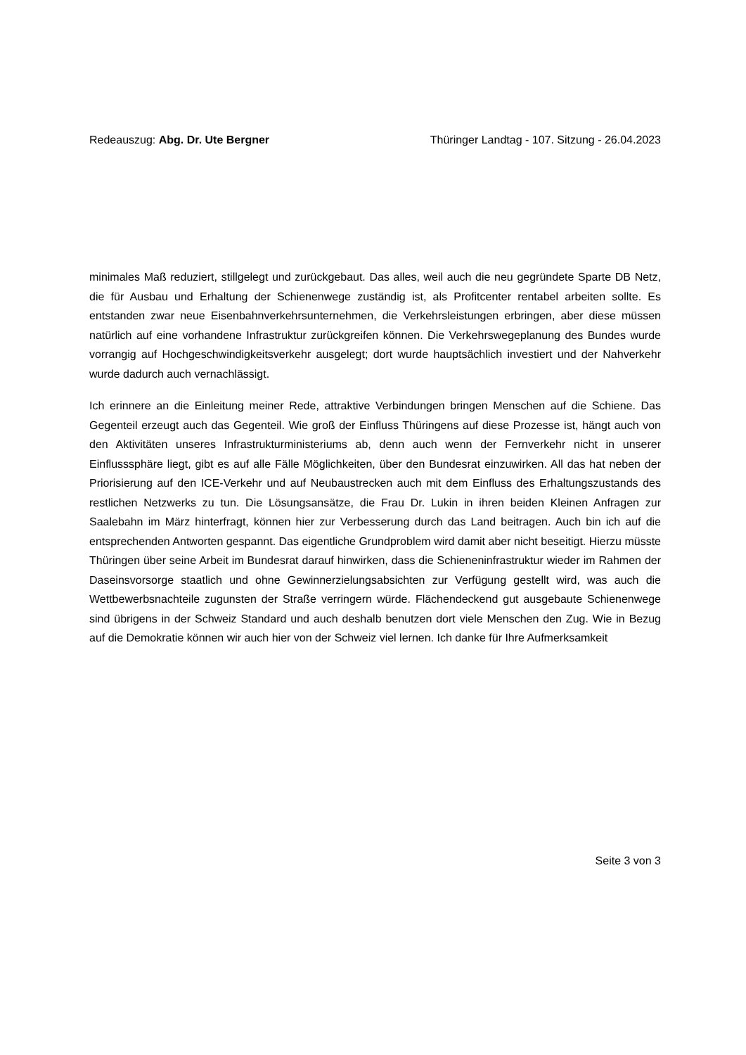Redeauszug: Abg. Dr. Ute Bergner
Thüringer Landtag - 107. Sitzung - 26.04.2023
minimales Maß reduziert, stillgelegt und zurückgebaut. Das alles, weil auch die neu gegründete Sparte DB Netz, die für Ausbau und Erhaltung der Schienenwege zuständig ist, als Profitcenter rentabel arbeiten sollte. Es entstanden zwar neue Eisenbahnverkehrsunternehmen, die Verkehrsleistungen erbringen, aber diese müssen natürlich auf eine vorhandene Infrastruktur zurückgreifen können. Die Verkehrswegeplanung des Bundes wurde vorrangig auf Hochgeschwindigkeitsverkehr ausgelegt; dort wurde hauptsächlich investiert und der Nahverkehr wurde dadurch auch vernachlässigt.
Ich erinnere an die Einleitung meiner Rede, attraktive Verbindungen bringen Menschen auf die Schiene. Das Gegenteil erzeugt auch das Gegenteil. Wie groß der Einfluss Thüringens auf diese Prozesse ist, hängt auch von den Aktivitäten unseres Infrastrukturministeriums ab, denn auch wenn der Fernverkehr nicht in unserer Einflusssphäre liegt, gibt es auf alle Fälle Möglichkeiten, über den Bundesrat einzuwirken. All das hat neben der Priorisierung auf den ICE-Verkehr und auf Neubaustrecken auch mit dem Einfluss des Erhaltungszustands des restlichen Netzwerks zu tun. Die Lösungsansätze, die Frau Dr. Lukin in ihren beiden Kleinen Anfragen zur Saalebahn im März hinterfragt, können hier zur Verbesserung durch das Land beitragen. Auch bin ich auf die entsprechenden Antworten gespannt. Das eigentliche Grundproblem wird damit aber nicht beseitigt. Hierzu müsste Thüringen über seine Arbeit im Bundesrat darauf hinwirken, dass die Schieneninfrastruktur wieder im Rahmen der Daseinsvorsorge staatlich und ohne Gewinnerzielungsabsichten zur Verfügung gestellt wird, was auch die Wettbewerbsnachteile zugunsten der Straße verringern würde. Flächendeckend gut ausgebaute Schienenwege sind übrigens in der Schweiz Standard und auch deshalb benutzen dort viele Menschen den Zug. Wie in Bezug auf die Demokratie können wir auch hier von der Schweiz viel lernen. Ich danke für Ihre Aufmerksamkeit
Seite 3 von 3